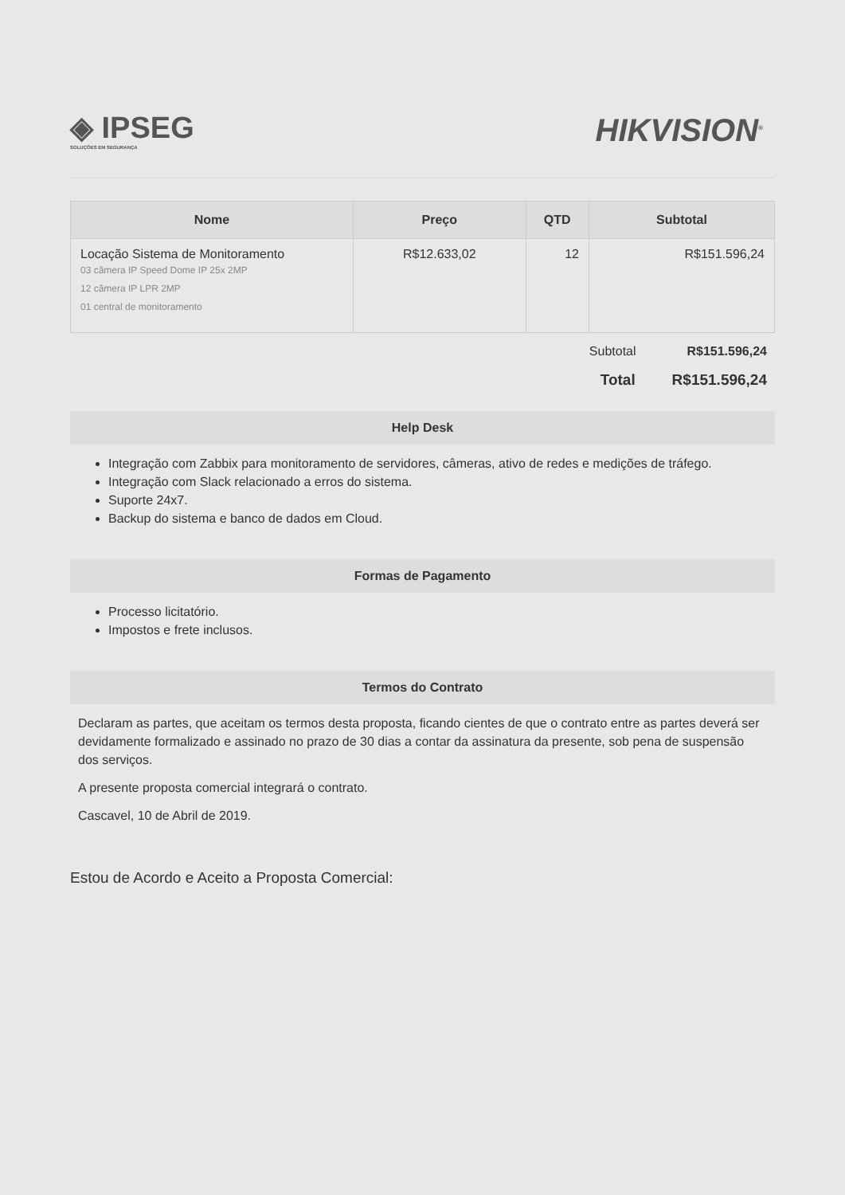◈ IPSEG
SOLUÇÕES EM SEGURANÇA
HIKVISION<sup>®</sup>
| Nome | Preço | QTD | Subtotal |
| --- | --- | --- | --- |
| Locação Sistema de Monitoramento 03 câmera IP Speed Dome IP 25x 2MP 12 câmera IP LPR 2MP 01 central de monitoramento | R$12.633,02 | 12 | R$151.596,24 |
Subtotal R$151.596,24
Total R$151.596,24
Help Desk
Integração com Zabbix para monitoramento de servidores, câmeras, ativo de redes e medições de tráfego.
Integração com Slack relacionado a erros do sistema.
Suporte 24x7.
Backup do sistema e banco de dados em Cloud.
Formas de Pagamento
Processo licitatório.
Impostos e frete inclusos.
Termos do Contrato
Declaram as partes, que aceitam os termos desta proposta, ficando cientes de que o contrato entre as partes deverá ser devidamente formalizado e assinado no prazo de 30 dias a contar da assinatura da presente, sob pena de suspensão dos serviços.
A presente proposta comercial integrará o contrato.
Cascavel, 10 de Abril de 2019.
Estou de Acordo e Aceito a Proposta Comercial: